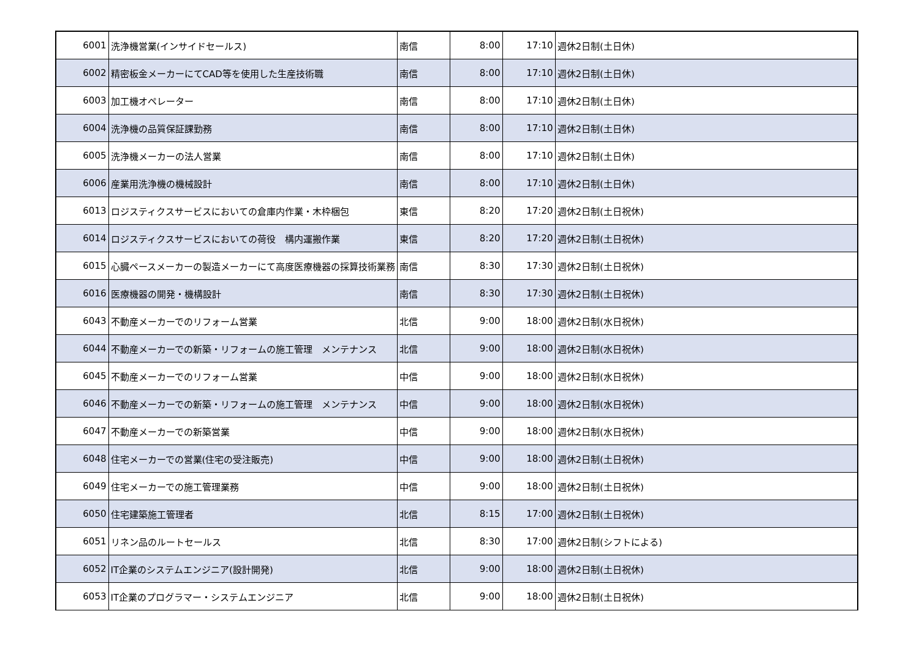| 6001 | 洗浄機営業(インサイドセールス) | 南信 | 8:00 | 17:10 | 週休2日制(土日休) |
| 6002 | 精密板金メーカーにてCAD等を使用した生産技術職 | 南信 | 8:00 | 17:10 | 週休2日制(土日休) |
| 6003 | 加工機オペレーター | 南信 | 8:00 | 17:10 | 週休2日制(土日休) |
| 6004 | 洗浄機の品質保証課勤務 | 南信 | 8:00 | 17:10 | 週休2日制(土日休) |
| 6005 | 洗浄機メーカーの法人営業 | 南信 | 8:00 | 17:10 | 週休2日制(土日休) |
| 6006 | 産業用洗浄機の機械設計 | 南信 | 8:00 | 17:10 | 週休2日制(土日休) |
| 6013 | ロジスティクスサービスにおいての倉庫内作業・木枠梱包 | 東信 | 8:20 | 17:20 | 週休2日制(土日祝休) |
| 6014 | ロジスティクスサービスにおいての荷役 構内運搬作業 | 東信 | 8:20 | 17:20 | 週休2日制(土日祝休) |
| 6015 | 心臓ペースメーカーの製造メーカーにて高度医療機器の採算技術業務 | 南信 | 8:30 | 17:30 | 週休2日制(土日祝休) |
| 6016 | 医療機器の開発・機構設計 | 南信 | 8:30 | 17:30 | 週休2日制(土日祝休) |
| 6043 | 不動産メーカーでのリフォーム営業 | 北信 | 9:00 | 18:00 | 週休2日制(水日祝休) |
| 6044 | 不動産メーカーでの新築・リフォームの施工管理 メンテナンス | 北信 | 9:00 | 18:00 | 週休2日制(水日祝休) |
| 6045 | 不動産メーカーでのリフォーム営業 | 中信 | 9:00 | 18:00 | 週休2日制(水日祝休) |
| 6046 | 不動産メーカーでの新築・リフォームの施工管理 メンテナンス | 中信 | 9:00 | 18:00 | 週休2日制(水日祝休) |
| 6047 | 不動産メーカーでの新築営業 | 中信 | 9:00 | 18:00 | 週休2日制(水日祝休) |
| 6048 | 住宅メーカーでの営業(住宅の受注販売) | 中信 | 9:00 | 18:00 | 週休2日制(土日祝休) |
| 6049 | 住宅メーカーでの施工管理業務 | 中信 | 9:00 | 18:00 | 週休2日制(土日祝休) |
| 6050 | 住宅建築施工管理者 | 北信 | 8:15 | 17:00 | 週休2日制(土日祝休) |
| 6051 | リネン品のルートセールス | 北信 | 8:30 | 17:00 | 週休2日制(シフトによる) |
| 6052 | IT企業のシステムエンジニア(設計開発) | 北信 | 9:00 | 18:00 | 週休2日制(土日祝休) |
| 6053 | IT企業のプログラマー・システムエンジニア | 北信 | 9:00 | 18:00 | 週休2日制(土日祝休) |